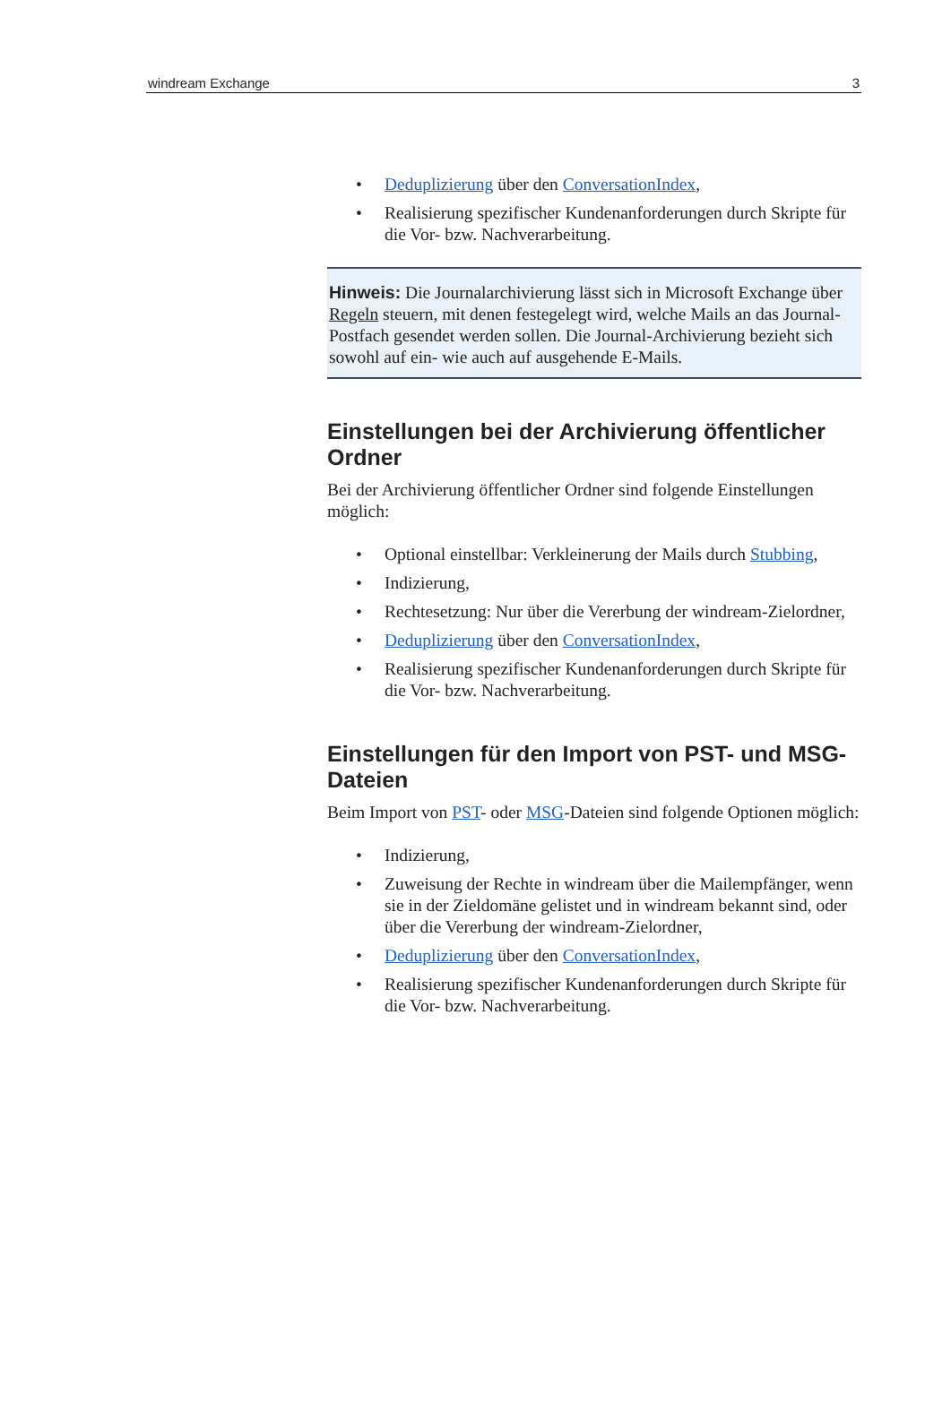windream Exchange 3
• Deduplizierung über den ConversationIndex,
• Realisierung spezifischer Kundenanforderungen durch Skripte für die Vor- bzw. Nachverarbeitung.
Hinweis: Die Journalarchivierung lässt sich in Microsoft Exchange über Regeln steuern, mit denen festegelegt wird, welche Mails an das Journal-Postfach gesendet werden sollen. Die Journal-Archivierung bezieht sich sowohl auf ein- wie auch auf ausgehende E-Mails.
Einstellungen bei der Archivierung öffentlicher Ordner
Bei der Archivierung öffentlicher Ordner sind folgende Einstellungen möglich:
• Optional einstellbar: Verkleinerung der Mails durch Stubbing,
• Indizierung,
• Rechtesetzung: Nur über die Vererbung der windream-Zielordner,
• Deduplizierung über den ConversationIndex,
• Realisierung spezifischer Kundenanforderungen durch Skripte für die Vor- bzw. Nachverarbeitung.
Einstellungen für den Import von PST- und MSG-Dateien
Beim Import von PST- oder MSG-Dateien sind folgende Optionen möglich:
• Indizierung,
• Zuweisung der Rechte in windream über die Mailempfänger, wenn sie in der Zieldomäne gelistet und in windream bekannt sind, oder über die Vererbung der windream-Zielordner,
• Deduplizierung über den ConversationIndex,
• Realisierung spezifischer Kundenanforderungen durch Skripte für die Vor- bzw. Nachverarbeitung.